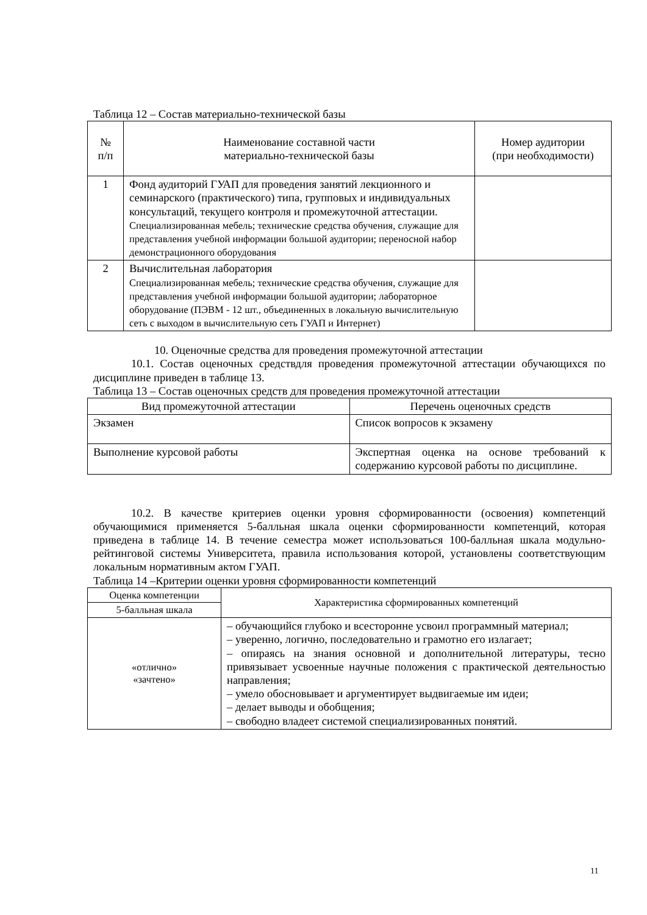Таблица 12 – Состав материально-технической базы
| № п/п | Наименование составной части материально-технической базы | Номер аудитории (при необходимости) |
| --- | --- | --- |
| 1 | Фонд аудиторий ГУАП для проведения занятий лекционного и семинарского (практического) типа, групповых и индивидуальных консультаций, текущего контроля и промежуточной аттестации. Специализированная мебель; технические средства обучения, служащие для представления учебной информации большой аудитории; переносной набор демонстрационного оборудования | |
| 2 | Вычислительная лаборатория Специализированная мебель; технические средства обучения, служащие для представления учебной информации большой аудитории; лабораторное оборудование (ПЭВМ - 12 шт., объединенных в локальную вычислительную сеть с выходом в вычислительную сеть ГУАП и Интернет) | |
10. Оценочные средства для проведения промежуточной аттестации
10.1. Состав оценочных средствдля проведения промежуточной аттестации обучающихся по дисциплине приведен в таблице 13.
Таблица 13 – Состав оценочных средств для проведения промежуточной аттестации
| Вид промежуточной аттестации | Перечень оценочных средств |
| --- | --- |
| Экзамен | Список вопросов к экзамену |
| Выполнение курсовой работы | Экспертная оценка на основе требований к содержанию курсовой работы по дисциплине. |
10.2. В качестве критериев оценки уровня сформированности (освоения) компетенций обучающимися применяется 5-балльная шкала оценки сформированности компетенций, которая приведена в таблице 14. В течение семестра может использоваться 100-балльная шкала модульно-рейтинговой системы Университета, правила использования которой, установлены соответствующим локальным нормативным актом ГУАП.
Таблица 14 –Критерии оценки уровня сформированности компетенций
| Оценка компетенции | Характеристика сформированных компетенций |
| --- | --- |
| 5-балльная шкала | |
| «отлично» «зачтено» | – обучающийся глубоко и всесторонне усвоил программный материал; – уверенно, логично, последовательно и грамотно его излагает; – опираясь на знания основной и дополнительной литературы, тесно привязывает усвоенные научные положения с практической деятельностью направления; – умело обосновывает и аргументирует выдвигаемые им идеи; – делает выводы и обобщения; – свободно владеет системой специализированных понятий. |
11